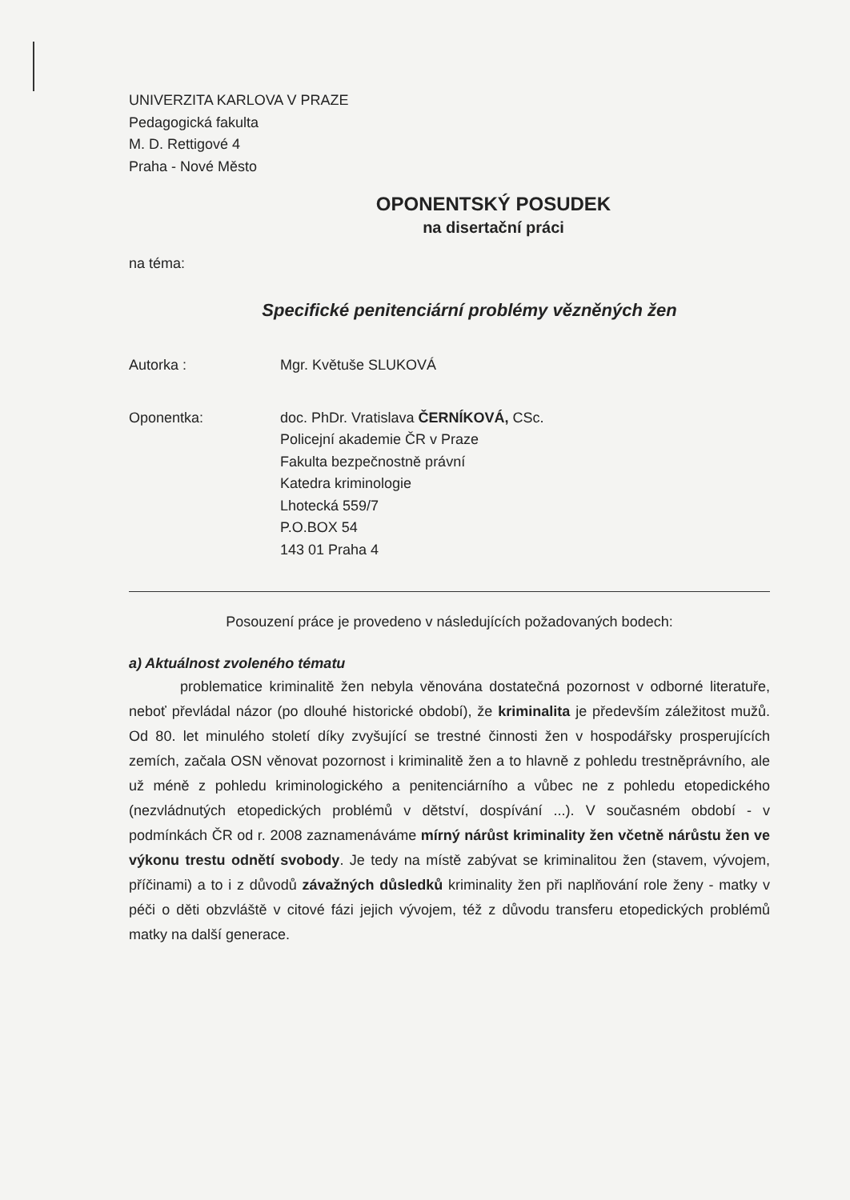UNIVERZITA KARLOVA V PRAZE
Pedagogická fakulta
M. D. Rettigové 4
Praha - Nové Město
OPONENTSKÝ POSUDEK
na disertační práci
na téma:
Specifické penitenciární problémy vězněných žen
Autorka : Mgr. Květuše SLUKOVÁ
Oponentka: doc. PhDr. Vratislava ČERNÍKOVÁ, CSc.
Policejní akademie ČR v Praze
Fakulta bezpečnostně právní
Katedra kriminologie
Lhotecká 559/7
P.O.BOX 54
143 01 Praha 4
Posouzení práce je provedeno v následujících požadovaných bodech:
a) Aktuálnost zvoleného tématu
problematice kriminalitě žen nebyla věnována dostatečná pozornost v odborné literatuře, neboť převládal názor (po dlouhé historické období), že kriminalita je především záležitost mužů. Od 80. let minulého století díky zvyšující se trestné činnosti žen v hospodářsky prosperujících zemích, začala OSN věnovat pozornost i kriminalitě žen a to hlavně z pohledu trestněprávního, ale už méně z pohledu kriminologického a penitenciárního a vůbec ne z pohledu etopedického (nezvládnutých etopedických problémů v dětství, dospívání ...). V současném období - v podmínkách ČR od r. 2008 zaznamenáváme mírný nárůst kriminality žen včetně nárůstu žen ve výkonu trestu odnětí svobody. Je tedy na místě zabývat se kriminalitou žen (stavem, vývojem, příčinami) a to i z důvodů závažných důsledků kriminality žen při naplňování role ženy - matky v péči o děti obzvláště v citové fázi jejich vývojem, též z důvodu transferu etopedických problémů matky na další generace.